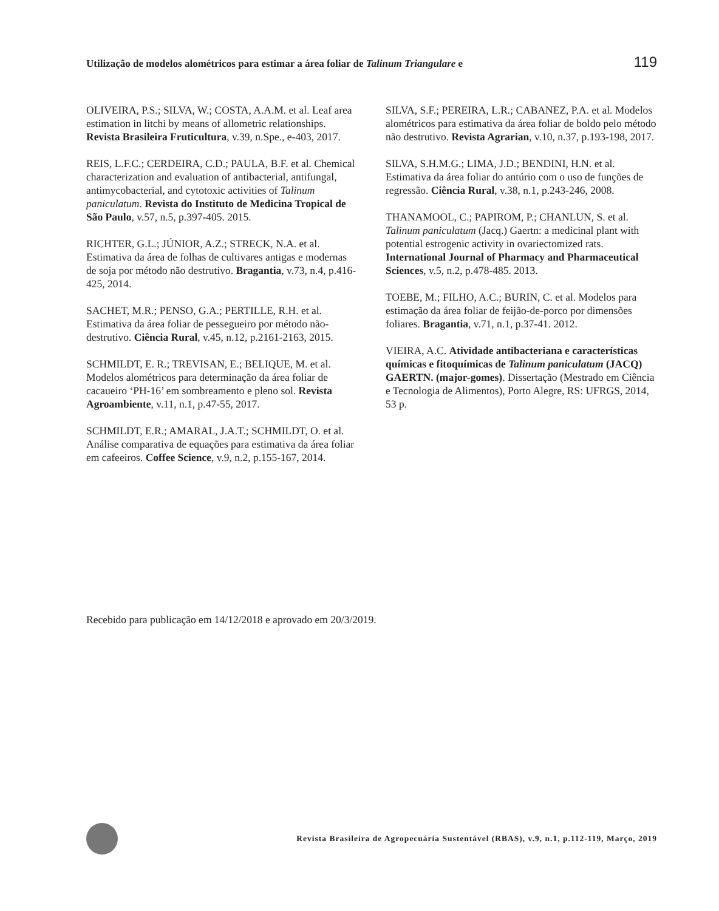Utilização de modelos alométricos para estimar a área foliar de Talinum Triangulare e 119
OLIVEIRA, P.S.; SILVA, W.; COSTA, A.A.M. et al. Leaf area estimation in litchi by means of allometric relationships. Revista Brasileira Fruticultura, v.39, n.Spe., e-403, 2017.
REIS, L.F.C.; CERDEIRA, C.D.; PAULA, B.F. et al. Chemical characterization and evaluation of antibacterial, antifungal, antimycobacterial, and cytotoxic activities of Talinum paniculatum. Revista do Instituto de Medicina Tropical de São Paulo, v.57, n.5, p.397-405. 2015.
RICHTER, G.L.; JÚNIOR, A.Z.; STRECK, N.A. et al. Estimativa da área de folhas de cultivares antigas e modernas de soja por método não destrutivo. Bragantia, v.73, n.4, p.416-425, 2014.
SACHET, M.R.; PENSO, G.A.; PERTILLE, R.H. et al. Estimativa da área foliar de pessegueiro por método não-destrutivo. Ciência Rural, v.45, n.12, p.2161-2163, 2015.
SCHMILDT, E. R.; TREVISAN, E.; BELIQUE, M. et al. Modelos alométricos para determinação da área foliar de cacaueiro ‘PH-16’ em sombreamento e pleno sol. Revista Agroambiente, v.11, n.1, p.47-55, 2017.
SCHMILDT, E.R.; AMARAL, J.A.T.; SCHMILDT, O. et al. Análise comparativa de equações para estimativa da área foliar em cafeeiros. Coffee Science, v.9, n.2, p.155-167, 2014.
SILVA, S.F.; PEREIRA, L.R.; CABANEZ, P.A. et al. Modelos alométricos para estimativa da área foliar de boldo pelo método não destrutivo. Revista Agrarian, v.10, n.37, p.193-198, 2017.
SILVA, S.H.M.G.; LIMA, J.D.; BENDINI, H.N. et al. Estimativa da área foliar do antúrio com o uso de funções de regressão. Ciência Rural, v.38, n.1, p.243-246, 2008.
THANAMOOL, C.; PAPIROM, P.; CHANLUN, S. et al. Talinum paniculatum (Jacq.) Gaertn: a medicinal plant with potential estrogenic activity in ovariectomized rats. International Journal of Pharmacy and Pharmaceutical Sciences, v.5, n.2, p.478-485. 2013.
TOEBE, M.; FILHO, A.C.; BURIN, C. et al. Modelos para estimação da área foliar de feijão-de-porco por dimensões foliares. Bragantia, v.71, n.1, p.37-41. 2012.
VIEIRA, A.C. Atividade antibacteriana e características químicas e fitoquímicas de Talinum paniculatum (JACQ) GAERTN. (major-gomes). Dissertação (Mestrado em Ciência e Tecnologia de Alimentos), Porto Alegre, RS: UFRGS, 2014, 53 p.
Recebido para publicação em 14/12/2018 e aprovado em 20/3/2019.
Revista Brasileira de Agropecuária Sustentável (RBAS), v.9, n.1, p.112-119, Março, 2019